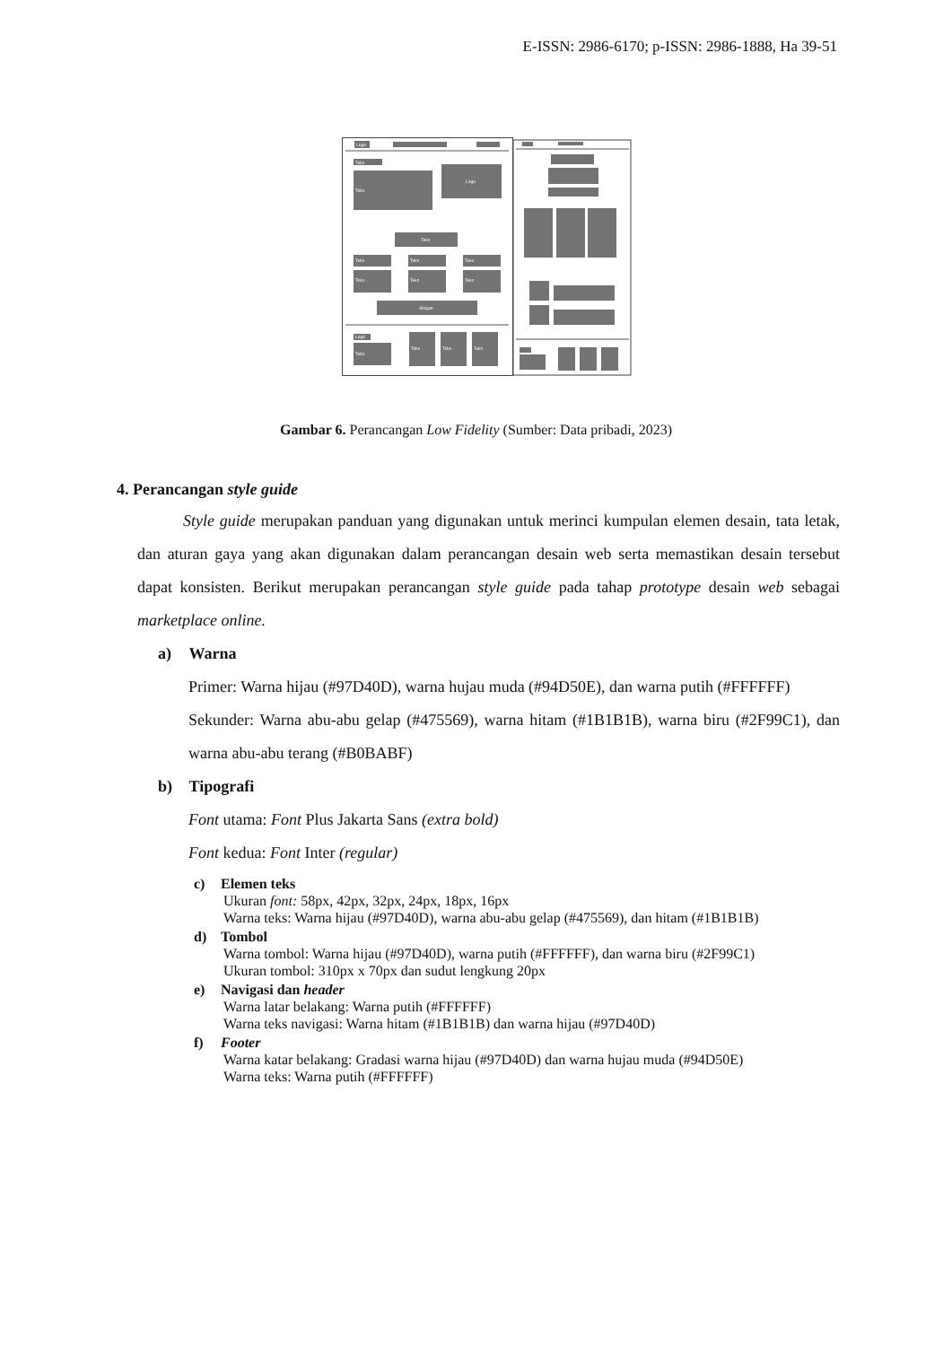E-ISSN: 2986-6170; p-ISSN: 2986-1888, Ha 39-51
Logo
Teks
Teks
Logo
Teks
Teks
Teks
Teks
Teks
Teks
Teks
Slogan
Logo
Teks
Teks
Teks
Teks
Gambar 6. Perancangan Low Fidelity (Sumber: Data pribadi, 2023)
4. Perancangan style guide
Style guide merupakan panduan yang digunakan untuk merinci kumpulan elemen desain, tata letak, dan aturan gaya yang akan digunakan dalam perancangan desain web serta memastikan desain tersebut dapat konsisten. Berikut merupakan perancangan style guide pada tahap prototype desain web sebagai marketplace online.
a) Warna
Primer: Warna hijau (#97D40D), warna hujau muda (#94D50E), dan warna putih (#FFFFFF)
Sekunder: Warna abu-abu gelap (#475569), warna hitam (#1B1B1B), warna biru (#2F99C1), dan warna abu-abu terang (#B0BABF)
b) Tipografi
Font utama: Font Plus Jakarta Sans (extra bold)
Font kedua: Font Inter (regular)
c) Elemen teks
Ukuran font: 58px, 42px, 32px, 24px, 18px, 16px
Warna teks: Warna hijau (#97D40D), warna abu-abu gelap (#475569), dan hitam (#1B1B1B)
d) Tombol
Warna tombol: Warna hijau (#97D40D), warna putih (#FFFFFF), dan warna biru (#2F99C1)
Ukuran tombol: 310px x 70px dan sudut lengkung 20px
e) Navigasi dan header
Warna latar belakang: Warna putih (#FFFFFF)
Warna teks navigasi: Warna hitam (#1B1B1B) dan warna hijau (#97D40D)
f) Footer
Warna katar belakang: Gradasi warna hijau (#97D40D) dan warna hujau muda (#94D50E)
Warna teks: Warna putih (#FFFFFF)